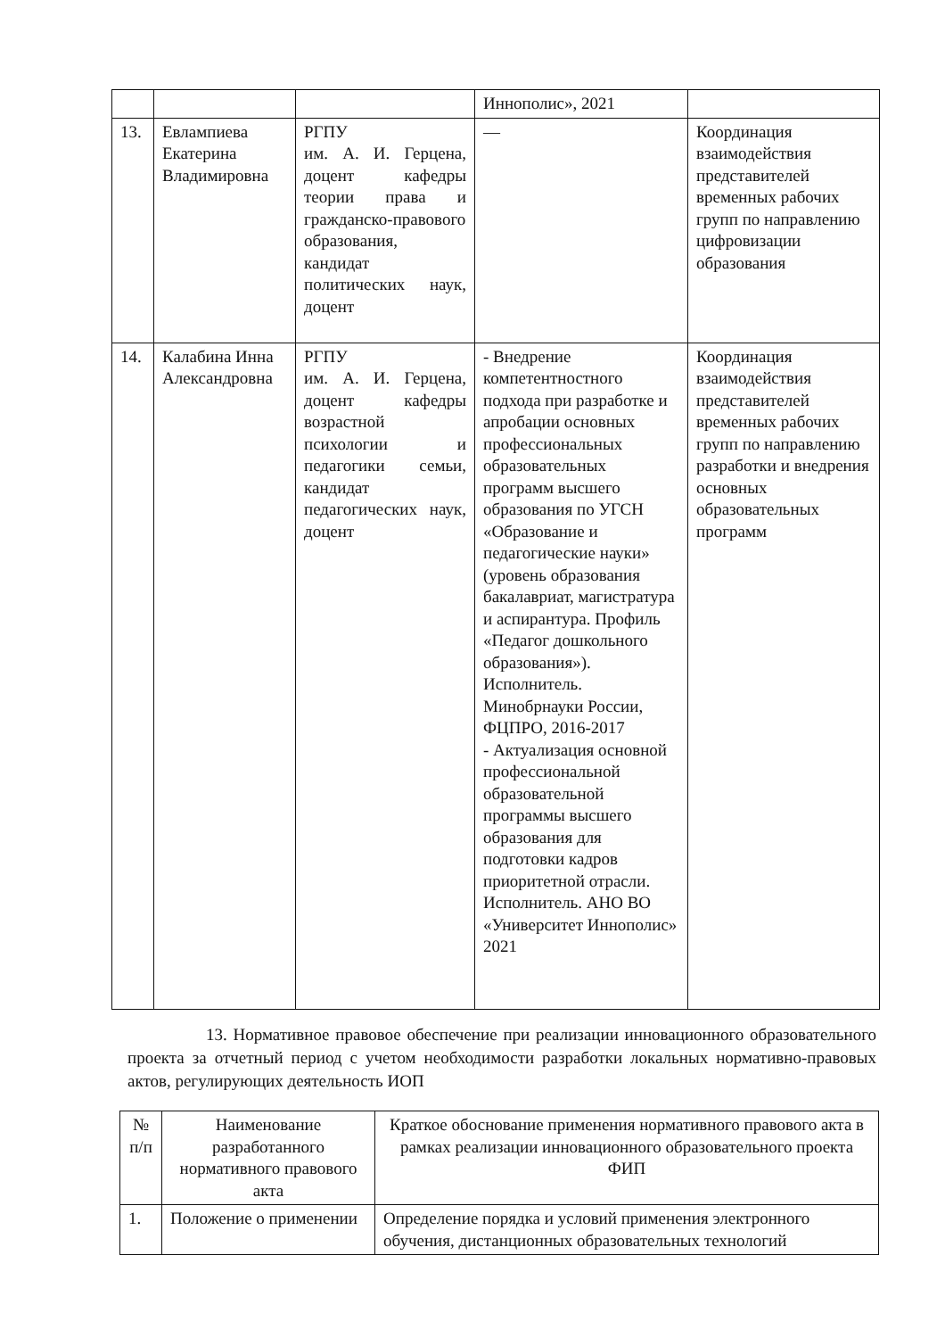| | | | Иннополис», 2021 | |
| 13. | Евлампиева Екатерина Владимировна | РГПУ им. А. И. Герцена, доцент кафедры теории права и гражданско-правового образования, кандидат политических наук, доцент | — | Координация взаимодействия представителей временных рабочих групп по направлению цифровизации образования |
| 14. | Калабина Инна Александровна | РГПУ им. А. И. Герцена, доцент кафедры возрастной психологии и педагогики семьи, кандидат педагогических наук, доцент | - Внедрение компетентностного подхода при разработке и апробации основных профессиональных образовательных программ высшего образования по УГСН «Образование и педагогические науки» (уровень образования бакалавриат, магистратура и аспирантура. Профиль «Педагог дошкольного образования»). Исполнитель. Минобрнауки России, ФЦПРО, 2016-2017 - Актуализация основной профессиональной образовательной программы высшего образования для подготовки кадров приоритетной отрасли. Исполнитель. АНО ВО «Университет Иннополис» 2021 | Координация взаимодействия представителей временных рабочих групп по направлению разработки и внедрения основных образовательных программ |
13. Нормативное правовое обеспечение при реализации инновационного образовательного проекта за отчетный период с учетом необходимости разработки локальных нормативно-правовых актов, регулирующих деятельность ИОП
| № п/п | Наименование разработанного нормативного правового акта | Краткое обоснование применения нормативного правового акта в рамках реализации инновационного образовательного проекта ФИП |
| --- | --- | --- |
| 1. | Положение о применении | Определение порядка и условий применения электронного обучения, дистанционных образовательных технологий |